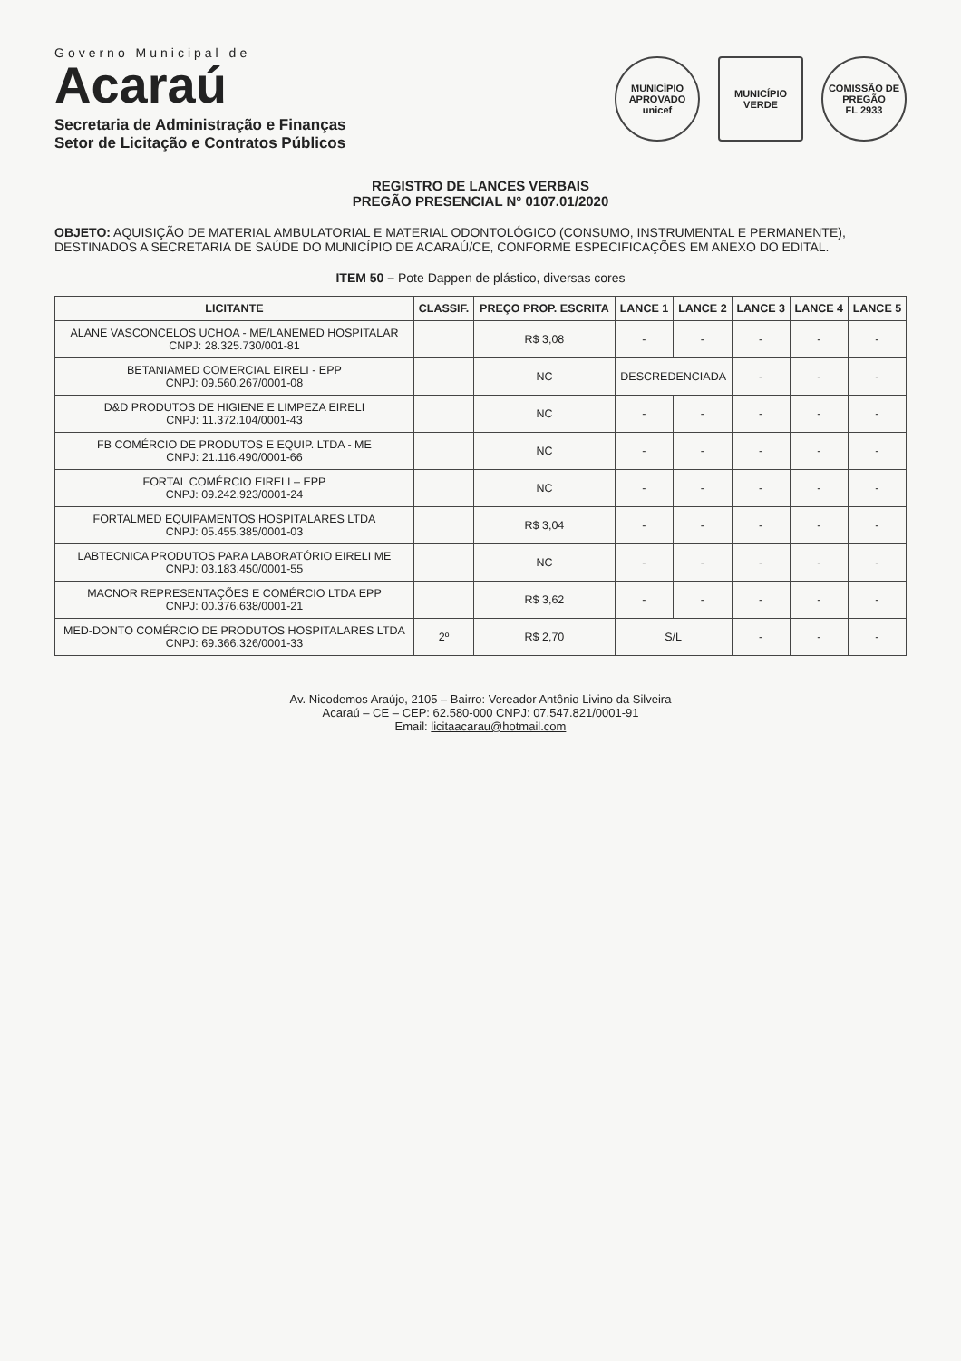Governo Municipal de
Acaraú
Secretaria de Administração e Finanças
Setor de Licitação e Contratos Públicos
MUNICÍPIO APROVADO
unicef
MUNICÍPIO VERDE
COMISSÃO DE PREGÃO
FL 2933
REGISTRO DE LANCES VERBAIS
PREGÃO PRESENCIAL N° 0107.01/2020
OBJETO: AQUISIÇÃO DE MATERIAL AMBULATORIAL E MATERIAL ODONTOLÓGICO (CONSUMO, INSTRUMENTAL E PERMANENTE), DESTINADOS A SECRETARIA DE SAÚDE DO MUNICÍPIO DE ACARAÚ/CE, CONFORME ESPECIFICAÇÕES EM ANEXO DO EDITAL.
ITEM 50 – Pote Dappen de plástico, diversas cores
| LICITANTE | CLASSIF. | PREÇO PROP. ESCRITA | LANCE 1 | LANCE 2 | LANCE 3 | LANCE 4 | LANCE 5 |
| --- | --- | --- | --- | --- | --- | --- | --- |
| ALANE VASCONCELOS UCHOA - ME/LANEMED HOSPITALAR CNPJ: 28.325.730/001-81 | | R$ 3,08 | - | - | - | - | - |
| BETANIAMED COMERCIAL EIRELI - EPP CNPJ: 09.560.267/0001-08 | | NC | DESCREDENCIADA | | - | - | - |
| D&D PRODUTOS DE HIGIENE E LIMPEZA EIRELI CNPJ: 11.372.104/0001-43 | | NC | - | - | - | - | - |
| FB COMÉRCIO DE PRODUTOS E EQUIP. LTDA - ME CNPJ: 21.116.490/0001-66 | | NC | - | - | - | - | - |
| FORTAL COMÉRCIO EIRELI – EPP CNPJ: 09.242.923/0001-24 | | NC | - | - | - | - | - |
| FORTALMED EQUIPAMENTOS HOSPITALARES LTDA CNPJ: 05.455.385/0001-03 | | R$ 3,04 | - | - | - | - | - |
| LABTECNICA PRODUTOS PARA LABORATÓRIO EIRELI ME CNPJ: 03.183.450/0001-55 | | NC | - | - | - | - | - |
| MACNOR REPRESENTAÇÕES E COMÉRCIO LTDA EPP CNPJ: 00.376.638/0001-21 | | R$ 3,62 | - | - | - | - | - |
| MED-DONTO COMÉRCIO DE PRODUTOS HOSPITALARES LTDA CNPJ: 69.366.326/0001-33 | 2º | R$ 2,70 | S/L | | - | - | - |
Av. Nicodemos Araújo, 2105 – Bairro: Vereador Antônio Livino da Silveira
Acaraú – CE – CEP: 62.580-000 CNPJ: 07.547.821/0001-91
Email: licitaacarau@hotmail.com